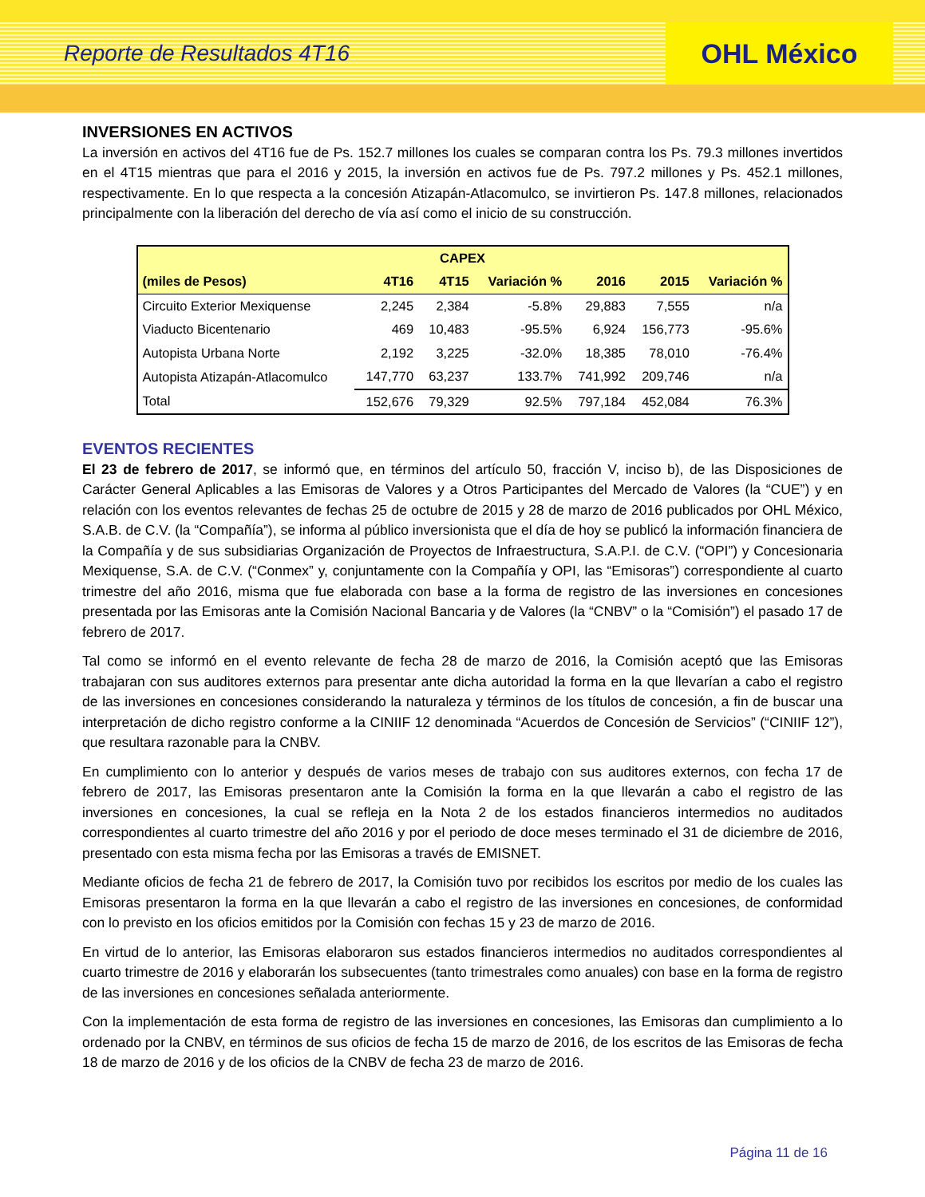Reporte de Resultados 4T16
OHL México
INVERSIONES EN ACTIVOS
La inversión en activos del 4T16 fue de Ps. 152.7 millones los cuales se comparan contra los Ps. 79.3 millones invertidos en el 4T15 mientras que para el 2016 y 2015, la inversión en activos fue de Ps. 797.2 millones y Ps. 452.1 millones, respectivamente. En lo que respecta a la concesión Atizapán-Atlacomulco, se invirtieron Ps. 147.8 millones, relacionados principalmente con la liberación del derecho de vía así como el inicio de su construcción.
| CAPEX | | | | | | |
| --- | --- | --- | --- | --- | --- | --- |
| (miles de Pesos) | 4T16 | 4T15 | Variación % | 2016 | 2015 | Variación % |
| Circuito Exterior Mexiquense | 2,245 | 2,384 | -5.8% | 29,883 | 7,555 | n/a |
| Viaducto Bicentenario | 469 | 10,483 | -95.5% | 6,924 | 156,773 | -95.6% |
| Autopista Urbana Norte | 2,192 | 3,225 | -32.0% | 18,385 | 78,010 | -76.4% |
| Autopista Atizapán-Atlacomulco | 147,770 | 63,237 | 133.7% | 741,992 | 209,746 | n/a |
| Total | 152,676 | 79,329 | 92.5% | 797,184 | 452,084 | 76.3% |
EVENTOS RECIENTES
El 23 de febrero de 2017, se informó que, en términos del artículo 50, fracción V, inciso b), de las Disposiciones de Carácter General Aplicables a las Emisoras de Valores y a Otros Participantes del Mercado de Valores (la “CUE”) y en relación con los eventos relevantes de fechas 25 de octubre de 2015 y 28 de marzo de 2016 publicados por OHL México, S.A.B. de C.V. (la “Compañía”), se informa al público inversionista que el día de hoy se publicó la información financiera de la Compañía y de sus subsidiarias Organización de Proyectos de Infraestructura, S.A.P.I. de C.V. (“OPI”) y Concesionaria Mexiquense, S.A. de C.V. (“Conmex” y, conjuntamente con la Compañía y OPI, las “Emisoras”) correspondiente al cuarto trimestre del año 2016, misma que fue elaborada con base a la forma de registro de las inversiones en concesiones presentada por las Emisoras ante la Comisión Nacional Bancaria y de Valores (la “CNBV” o la “Comisión”) el pasado 17 de febrero de 2017.
Tal como se informó en el evento relevante de fecha 28 de marzo de 2016, la Comisión aceptó que las Emisoras trabajaran con sus auditores externos para presentar ante dicha autoridad la forma en la que llevarían a cabo el registro de las inversiones en concesiones considerando la naturaleza y términos de los títulos de concesión, a fin de buscar una interpretación de dicho registro conforme a la CINIIF 12 denominada “Acuerdos de Concesión de Servicios” (“CINIIF 12”), que resultara razonable para la CNBV.
En cumplimiento con lo anterior y después de varios meses de trabajo con sus auditores externos, con fecha 17 de febrero de 2017, las Emisoras presentaron ante la Comisión la forma en la que llevarán a cabo el registro de las inversiones en concesiones, la cual se refleja en la Nota 2 de los estados financieros intermedios no auditados correspondientes al cuarto trimestre del año 2016 y por el periodo de doce meses terminado el 31 de diciembre de 2016, presentado con esta misma fecha por las Emisoras a través de EMISNET.
Mediante oficios de fecha 21 de febrero de 2017, la Comisión tuvo por recibidos los escritos por medio de los cuales las Emisoras presentaron la forma en la que llevarán a cabo el registro de las inversiones en concesiones, de conformidad con lo previsto en los oficios emitidos por la Comisión con fechas 15 y 23 de marzo de 2016.
En virtud de lo anterior, las Emisoras elaboraron sus estados financieros intermedios no auditados correspondientes al cuarto trimestre de 2016 y elaborarán los subsecuentes (tanto trimestrales como anuales) con base en la forma de registro de las inversiones en concesiones señalada anteriormente.
Con la implementación de esta forma de registro de las inversiones en concesiones, las Emisoras dan cumplimiento a lo ordenado por la CNBV, en términos de sus oficios de fecha 15 de marzo de 2016, de los escritos de las Emisoras de fecha 18 de marzo de 2016 y de los oficios de la CNBV de fecha 23 de marzo de 2016.
Página 11 de 16